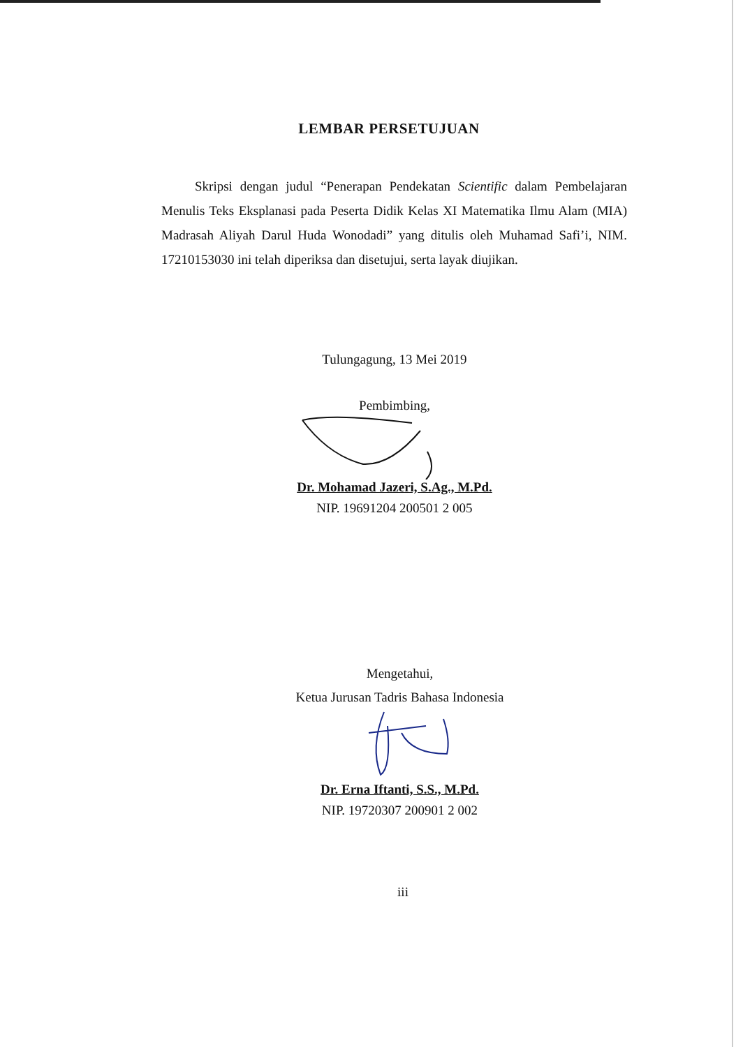LEMBAR PERSETUJUAN
Skripsi dengan judul “Penerapan Pendekatan Scientific dalam Pembelajaran Menulis Teks Eksplanasi pada Peserta Didik Kelas XI Matematika Ilmu Alam (MIA) Madrasah Aliyah Darul Huda Wonodadi” yang ditulis oleh Muhamad Safi’i, NIM. 17210153030 ini telah diperiksa dan disetujui, serta layak diujikan.
Tulungagung, 13 Mei 2019
Pembimbing,
Dr. Mohamad Jazeri, S.Ag., M.Pd.
NIP. 19691204 200501 2 005
Mengetahui,
Ketua Jurusan Tadris Bahasa Indonesia
Dr. Erna Iftanti, S.S., M.Pd.
NIP. 19720307 200901 2 002
iii